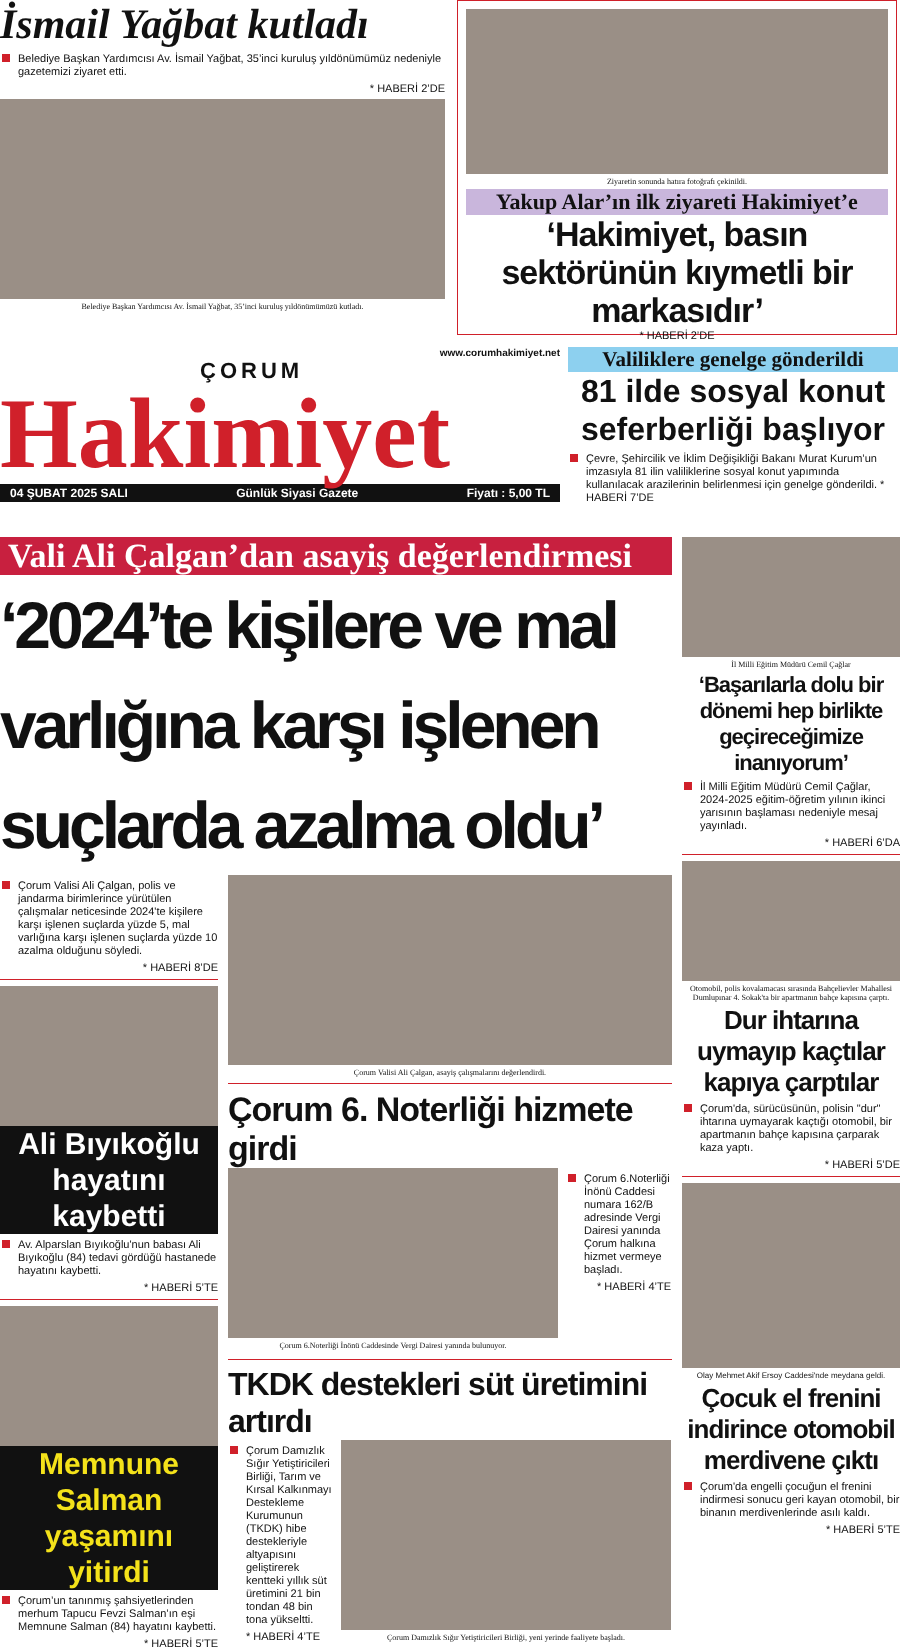İsmail Yağbat kutladı
Belediye Başkan Yardımcısı Av. İsmail Yağbat, 35’inci kuruluş yıldönümümüz nedeniyle gazetemizi ziyaret etti.
* HABERİ 2’DE
Belediye Başkan Yardımcısı Av. İsmail Yağbat, 35’inci kuruluş yıldönümümüzü kutladı.
Ziyaretin sonunda hatıra fotoğrafı çekinildi.
Yakup Alar’ın ilk ziyareti Hakimiyet’e
‘Hakimiyet, basın sektörünün kıymetli bir markasıdır’
* HABERİ 2’DE
www.corumhakimiyet.net
ÇORUM
Hakimiyet
04 ŞUBAT 2025 SALI Günlük Siyasi Gazete Fiyatı : 5,00 TL
Valiliklere genelge gönderildi
81 ilde sosyal konut seferberliği başlıyor
Çevre, Şehircilik ve İklim Değişikliği Bakanı Murat Kurum’un imzasıyla 81 ilin valiliklerine sosyal konut yapımında kullanılacak arazilerinin belirlenmesi için genelge gönderildi. * HABERİ 7’DE
Vali Ali Çalgan’dan asayiş değerlendirmesi
‘2024’te kişilere ve mal varlığına karşı işlenen suçlarda azalma oldu’
Çorum Valisi Ali Çalgan, polis ve jandarma birimlerince yürütülen çalışmalar neticesinde 2024'te kişilere karşı işlenen suçlarda yüzde 5, mal varlığına karşı işlenen suçlarda yüzde 10 azalma olduğunu söyledi.
* HABERİ 8’DE
Ali Bıyıkoğlu hayatını kaybetti
Av. Alparslan Bıyıkoğlu'nun babası Ali Bıyıkoğlu (84) tedavi gördüğü hastanede hayatını kaybetti.
* HABERİ 5’TE
Memnune Salman yaşamını yitirdi
Çorum’un tanınmış şahsiyetlerinden merhum Tapucu Fevzi Salman’ın eşi Memnune Salman (84) hayatını kaybetti.
* HABERİ 5’TE
Çorum Valisi Ali Çalgan, asayiş çalışmalarını değerlendirdi.
Çorum 6. Noterliği hizmete girdi
Çorum 6.Noterliği İnönü Caddesinde Vergi Dairesi yanında bulunuyor.
Çorum 6.Noterliği İnönü Caddesi numara 162/B adresinde Vergi Dairesi yanında Çorum halkına hizmet vermeye başladı.
* HABERİ 4’TE
TKDK destekleri süt üretimini artırdı
Çorum Damızlık Sığır Yetiştiricileri Birliği, Tarım ve Kırsal Kalkınmayı Destekleme Kurumunun (TKDK) hibe destekleriyle altyapısını geliştirerek kentteki yıllık süt üretimini 21 bin tondan 48 bin tona yükseltti.
* HABERİ 4’TE
Çorum Damızlık Sığır Yetiştiricileri Birliği, yeni yerinde faaliyete başladı.
İl Milli Eğitim Müdürü Cemil Çağlar
‘Başarılarla dolu bir dönemi hep birlikte geçireceğimize inanıyorum’
İl Milli Eğitim Müdürü Cemil Çağlar, 2024-2025 eğitim-öğretim yılının ikinci yarısının başlaması nedeniyle mesaj yayınladı.
* HABERİ 6’DA
Otomobil, polis kovalamacası sırasında Bahçelievler Mahallesi Dumlupınar 4. Sokak'ta bir apartmanın bahçe kapısına çarptı.
Dur ihtarına uymayıp kaçtılar kapıya çarptılar
Çorum'da, sürücüsünün, polisin "dur" ihtarına uymayarak kaçtığı otomobil, bir apartmanın bahçe kapısına çarparak kaza yaptı.
* HABERİ 5’DE
Olay Mehmet Akif Ersoy Caddesi'nde meydana geldi.
Çocuk el frenini indirince otomobil merdivene çıktı
Çorum'da engelli çocuğun el frenini indirmesi sonucu geri kayan otomobil, bir binanın merdivenlerinde asılı kaldı.
* HABERİ 5’TE